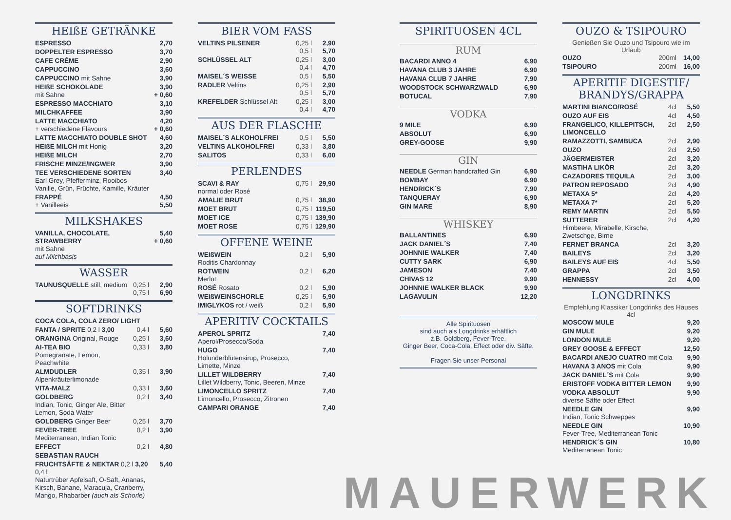HEIßE GETRÄNKE
| ESPRESSO | 2,70 |
| DOPPELTER ESPRESSO | 3,70 |
| CAFE CRÉME | 2,90 |
| CAPPUCCINO | 3,60 |
| CAPPUCCINO mit Sahne | 3,90 |
| HEIßE SCHOKOLADE mit Sahne | 3,90 + 0,60 |
| ESPRESSO MACCHIATO | 3,10 |
| MILCHKAFFEE | 3,90 |
| LATTE MACCHIATO + verschiedene Flavours | 4,20 + 0,60 |
| LATTE MACCHIATO DOUBLE SHOT | 4,60 |
| HEIßE MILCH mit Honig | 3,20 |
| HEIßE MILCH | 2,70 |
| FRISCHE MINZE/INGWER | 3,90 |
| TEE VERSCHIEDENE SORTEN Earl Grey, Pfefferminz, Rooibos-Vanille, Grün, Früchte, Kamille, Kräuter | 3,40 |
| FRAPPÉ + Vanilleeis | 4,50 5,50 |
MILKSHAKES
| VANILLA, CHOCOLATE, STRAWBERRY mit Sahne auf Milchbasis | 5,40 + 0,60 |
WASSER
| TAUNUSQUELLE still, medium | 0,25 l 0,75 l | 2,90 6,90 |
SOFTDRINKS
| COCA COLA, COLA ZERO/ LIGHT | | |
| FANTA / SPRITE 0,2 l 3,00 | 0,4 l | 5,60 |
| ORANGINA Original, Rouge | 0,25 l | 3,60 |
| AI-TEA BIO Pomegranate, Lemon, Peachwhite | 0,33 l | 3,80 |
| ALMDUDLER Alpenkräuterlimonade | 0,35 l | 3,90 |
| VITA-MALZ | 0,33 l | 3,60 |
| GOLDBERG Indian, Tonic, Ginger Ale, Bitter Lemon, Soda Water | 0,2 l | 3,40 |
| GOLDBERG Ginger Beer | 0,25 l | 3,70 |
| FEVER-TREE Mediterranean, Indian Tonic | 0,2 l | 3,90 |
| EFFECT | 0,2 l | 4,80 |
| SEBASTIAN RAUCH | | |
| FRUCHTSÄFTE & NEKTAR 0,2 l 3,20 0,4 l Naturtrüber Apfelsaft, O-Saft, Ananas, Kirsch, Banane, Maracuja, Cranberry, Mango, Rhabarber (auch als Schorle) | | 5,40 |
BIER VOM FASS
| VELTINS PILSENER | 0,25 l 0,5 l | 2,90 5,70 |
| SCHLÜSSEL ALT | 0,25 l 0,4 l | 3,00 4,70 |
| MAISEL´S WEISSE | 0,5 l | 5,50 |
| RADLER Veltins | 0,25 l 0,5 l | 2,90 5,70 |
| KREFELDER Schlüssel Alt | 0,25 l 0,4 l | 3,00 4,70 |
AUS DER FLASCHE
| MAISEL´S ALKOHOLFREI | 0,5 l | 5,50 |
| VELTINS ALKOHOLFREI | 0,33 l | 3,80 |
| SALITOS | 0,33 l | 6,00 |
PERLENDES
| SCAVI & RAY normal oder Rosé | 0,75 l | 29,90 |
| AMALIE BRUT | 0,75 l | 38,90 |
| MOET BRUT | 0,75 l | 119,50 |
| MOET ICE | 0,75 l | 139,90 |
| MOET ROSE | 0,75 l | 129,90 |
OFFENE WEINE
| WEIßWEIN Roditis Chardonnay | 0,2 l | 5,90 |
| ROTWEIN Merlot | 0,2 l | 6,20 |
| ROSÉ Rosato | 0,2 l | 5,90 |
| WEIßWEINSCHORLE | 0,25 l | 5,90 |
| IMIGLYKOS rot / weiß | 0,2 l | 5,90 |
APERITIV COCKTAILS
| APEROL SPRITZ Aperol/Prosecco/Soda | 7,40 |
| HUGO Holunderblütensirup, Prosecco, Limette, Minze | 7,40 |
| LILLET WILDBERRY Lillet Wildberry, Tonic, Beeren, Minze | 7,40 |
| LIMONCELLO SPRITZ Limoncello, Prosecco, Zitronen | 7,40 |
| CAMPARI ORANGE | 7,40 |
SPIRITUOSEN 4CL
RUM
| BACARDI ANNO 4 | 6,90 |
| HAVANA CLUB 3 JAHRE | 6,90 |
| HAVANA CLUB 7 JAHRE | 7,90 |
| WOODSTOCK SCHWARZWALD | 6,90 |
| BOTUCAL | 7,90 |
VODKA
| 9 MILE | 6,90 |
| ABSOLUT | 6,90 |
| GREY-GOOSE | 9,90 |
GIN
| NEEDLE German handcrafted Gin | 6,90 |
| BOMBAY | 6,90 |
| HENDRICK´S | 7,90 |
| TANQUERAY | 6,90 |
| GIN MARE | 8,90 |
WHISKEY
| BALLANTINES | 6,90 |
| JACK DANIEL´S | 7,40 |
| JOHNNIE WALKER | 7,40 |
| CUTTY SARK | 6,90 |
| JAMESON | 7,40 |
| CHIVAS 12 | 9,90 |
| JOHNNIE WALKER BLACK | 9,90 |
| LAGAVULIN | 12,20 |
Alle Spirituosen
sind auch als Longdrinks erhältlich
z.B. Goldberg, Fever-Tree,
Ginger Beer, Coca-Cola, Effect oder div. Säfte.
Fragen Sie unser Personal
OUZO & TSIPOURO
Genießen Sie Ouzo und Tsipouro wie im Urlaub
| OUZO | 200ml | 14,00 |
| TSIPOURO | 200ml | 16,00 |
APERITIF DIGESTIF/ BRANDYS/GRAPPA
| MARTINI BIANCO/ROSÉ | 4cl | 5,50 |
| OUZO AUF EIS | 4cl | 4,50 |
| FRANGELICO, KILLEPITSCH, LIMONCELLO | 2cl | 2,50 |
| RAMAZZOTTI, SAMBUCA | 2cl | 2,90 |
| OUZO | 2cl | 2,50 |
| JÄGERMEISTER | 2cl | 3,20 |
| MASTIHA LIKÖR | 2cl | 3,20 |
| CAZADORES TEQUILA | 2cl | 3,00 |
| PATRON REPOSADO | 2cl | 4,90 |
| METAXA 5* | 2cl | 4,20 |
| METAXA 7* | 2cl | 5,20 |
| REMY MARTIN | 2cl | 5,50 |
| SUTTERER Himbeere, Mirabelle, Kirsche, Zwetschge, Birne | 2cl | 4,20 |
| FERNET BRANCA | 2cl | 3,20 |
| BAILEYS | 2cl | 3,20 |
| BAILEYS AUF EIS | 4cl | 5,50 |
| GRAPPA | 2cl | 3,50 |
| HENNESSY | 2cl | 4,00 |
LONGDRINKS
Empfehlung Klassiker Longdrinks des Hauses 4cl
| MOSCOW MULE | 9,20 |
| GIN MULE | 9,20 |
| LONDON MULE | 9,20 |
| GREY GOOSE & EFFECT | 12,50 |
| BACARDI ANEJO CUATRO mit Cola | 9,90 |
| HAVANA 3 ANOS mit Cola | 9,90 |
| JACK DANIEL´S mit Cola | 9,90 |
| ERISTOFF VODKA BITTER LEMON | 9,90 |
| VODKA ABSOLUT diverse Säfte oder Effect | 9,90 |
| NEEDLE GIN Indian, Tonic Schweppes | 9,90 |
| NEEDLE GIN Fever-Tree, Mediterranean Tonic | 10,90 |
| HENDRICK´S GIN Mediterranean Tonic | 10,80 |
MAUERWERK